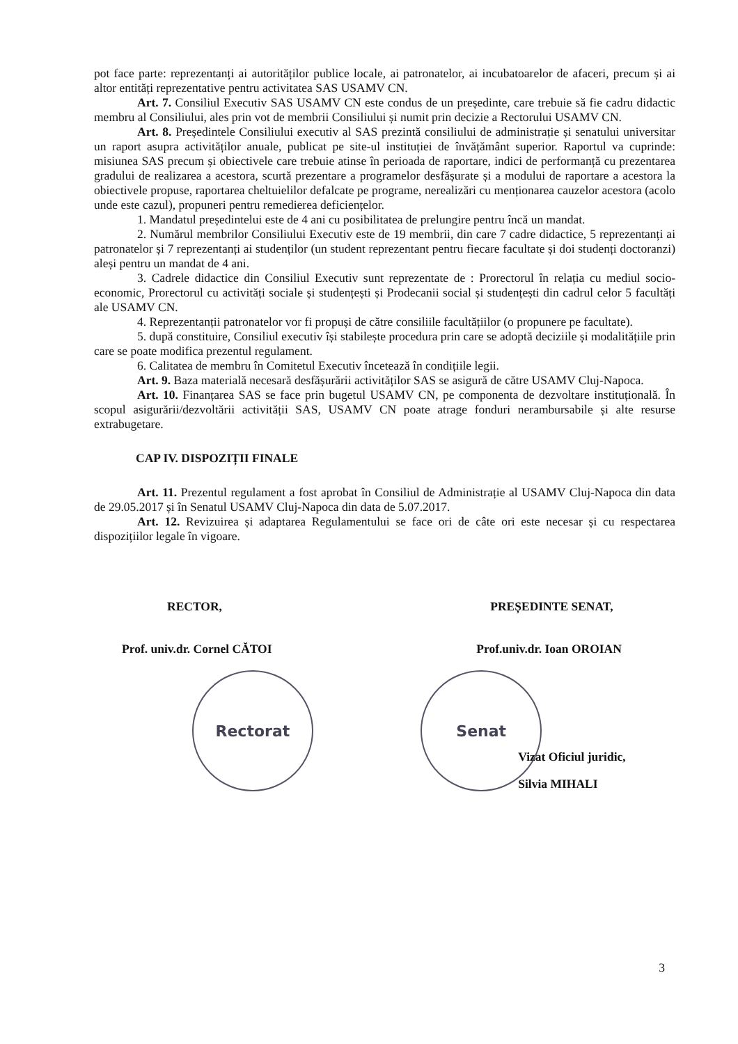pot face parte: reprezentanți ai autorităților publice locale, ai patronatelor, ai incubatoarelor de afaceri, precum și ai altor entități reprezentative pentru activitatea SAS USAMV CN.
Art. 7. Consiliul Executiv SAS USAMV CN este condus de un președinte, care trebuie să fie cadru didactic membru al Consiliului, ales prin vot de membrii Consiliului și numit prin decizie a Rectorului USAMV CN.
Art. 8. Președintele Consiliului executiv al SAS prezintă consiliului de administrație și senatului universitar un raport asupra activităților anuale, publicat pe site-ul instituției de învățământ superior. Raportul va cuprinde: misiunea SAS precum și obiectivele care trebuie atinse în perioada de raportare, indici de performanță cu prezentarea gradului de realizarea a acestora, scurtă prezentare a programelor desfășurate și a modului de raportare a acestora la obiectivele propuse, raportarea cheltuielilor defalcate pe programe, nerealizări cu menționarea cauzelor acestora (acolo unde este cazul), propuneri pentru remedierea deficiențelor.
1. Mandatul președintelui este de 4 ani cu posibilitatea de prelungire pentru încă un mandat.
2. Numărul membrilor Consiliului Executiv este de 19 membrii, din care 7 cadre didactice, 5 reprezentanți ai patronatelor și 7 reprezentanți ai studenților (un student reprezentant pentru fiecare facultate și doi studenți doctoranzi) aleși pentru un mandat de 4 ani.
3. Cadrele didactice din Consiliul Executiv sunt reprezentate de : Prorectorul în relația cu mediul socio-economic, Prorectorul cu activități sociale și studențești și Prodecanii social și studențești din cadrul celor 5 facultăți ale USAMV CN.
4. Reprezentanții patronatelor vor fi propuși de către consiliile facultățiilor (o propunere pe facultate).
5. după constituire, Consiliul executiv își stabilește procedura prin care se adoptă deciziile și modalitățiile prin care se poate modifica prezentul regulament.
6. Calitatea de membru în Comitetul Executiv încetează în condițiile legii.
Art. 9. Baza materială necesară desfășurării activităților SAS se asigură de către USAMV Cluj-Napoca.
Art. 10. Finanțarea SAS se face prin bugetul USAMV CN, pe componenta de dezvoltare instituțională. În scopul asigurării/dezvoltării activității SAS, USAMV CN poate atrage fonduri nerambursabile și alte resurse extrabugetare.
CAP IV. DISPOZIȚII FINALE
Art. 11. Prezentul regulament a fost aprobat în Consiliul de Administrație al USAMV Cluj-Napoca din data de 29.05.2017 și în Senatul USAMV Cluj-Napoca din data de 5.07.2017.
Art. 12. Revizuirea și adaptarea Regulamentului se face ori de câte ori este necesar și cu respectarea dispozițiilor legale în vigoare.
RECTOR,
Prof. univ.dr. Cornel CĂTOI
Rectorat
PREȘEDINTE SENAT,
Prof.univ.dr. Ioan OROIAN
Senat
Vizat Oficiul juridic,
Silvia MIHALI
3